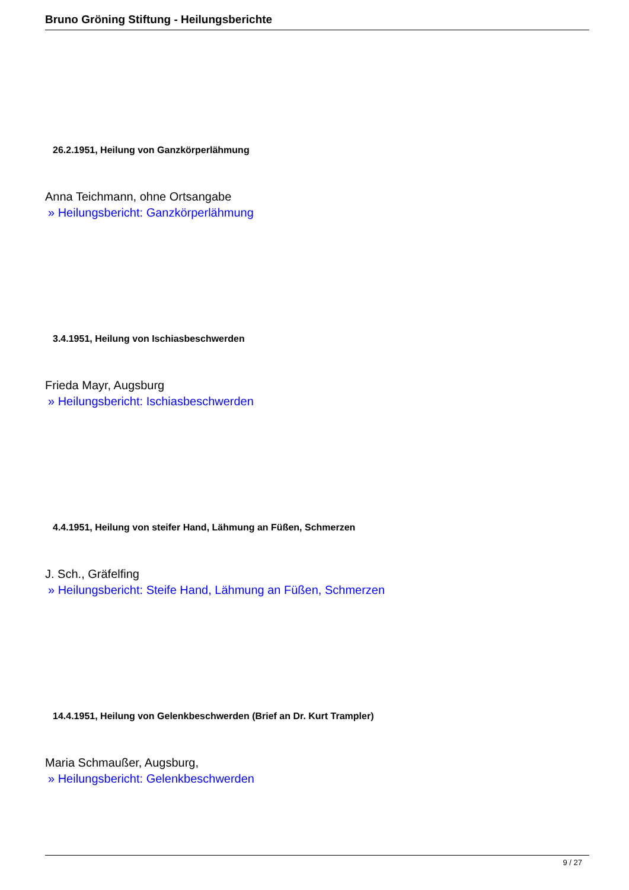Bruno Gröning Stiftung - Heilungsberichte
26.2.1951, Heilung von Ganzkörperlähmung
Anna Teichmann, ohne Ortsangabe
» Heilungsbericht: Ganzkörperlähmung
3.4.1951, Heilung von Ischiasbeschwerden
Frieda Mayr, Augsburg
» Heilungsbericht: Ischiasbeschwerden
4.4.1951, Heilung von steifer Hand, Lähmung an Füßen, Schmerzen
J. Sch., Gräfelfing
» Heilungsbericht: Steife Hand, Lähmung an Füßen, Schmerzen
14.4.1951, Heilung von Gelenkbeschwerden (Brief an Dr. Kurt Trampler)
Maria Schmaußer, Augsburg,
» Heilungsbericht: Gelenkbeschwerden
9 / 27